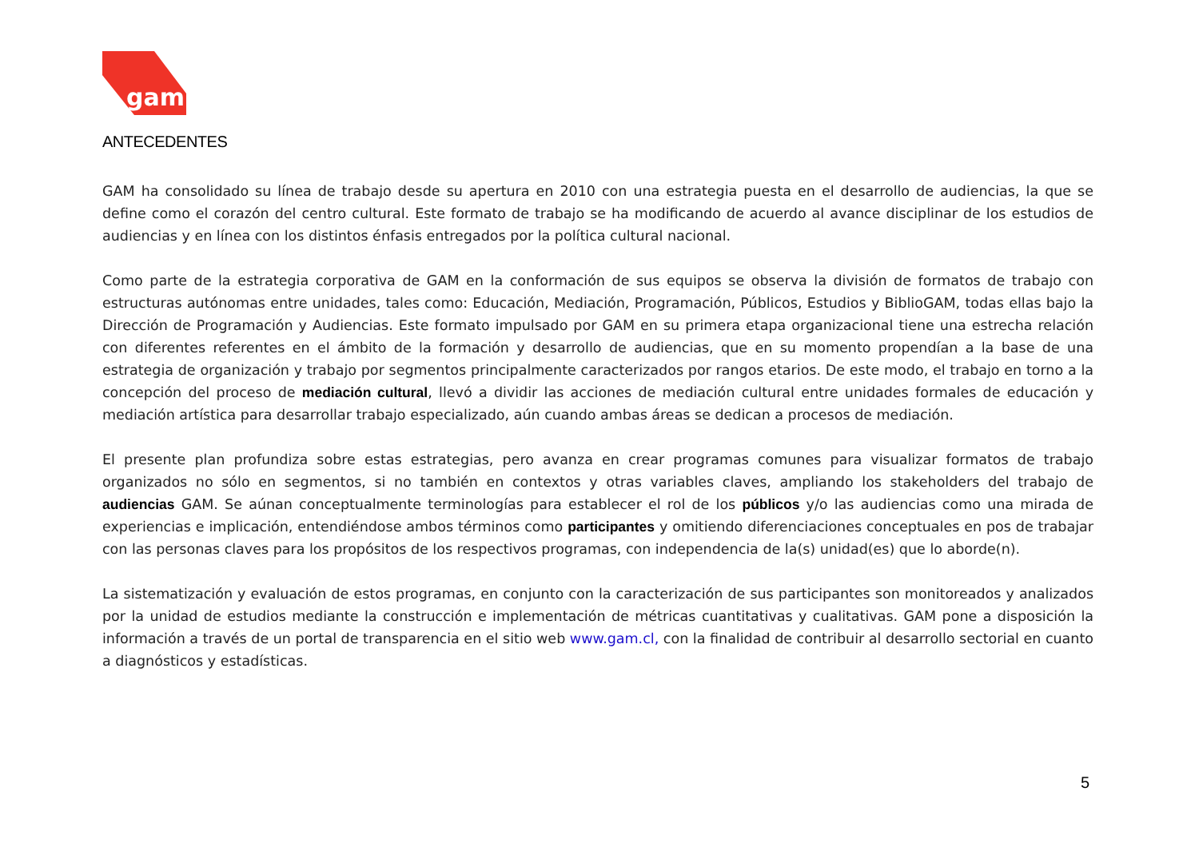gam
ANTECEDENTES
GAM ha consolidado su línea de trabajo desde su apertura en 2010 con una estrategia puesta en el desarrollo de audiencias, la que se define como el corazón del centro cultural. Este formato de trabajo se ha modificando de acuerdo al avance disciplinar de los estudios de audiencias y en línea con los distintos énfasis entregados por la política cultural nacional.
Como parte de la estrategia corporativa de GAM en la conformación de sus equipos se observa la división de formatos de trabajo con estructuras autónomas entre unidades, tales como: Educación, Mediación, Programación, Públicos, Estudios y BiblioGAM, todas ellas bajo la Dirección de Programación y Audiencias. Este formato impulsado por GAM en su primera etapa organizacional tiene una estrecha relación con diferentes referentes en el ámbito de la formación y desarrollo de audiencias, que en su momento propendían a la base de una estrategia de organización y trabajo por segmentos principalmente caracterizados por rangos etarios. De este modo, el trabajo en torno a la concepción del proceso de mediación cultural, llevó a dividir las acciones de mediación cultural entre unidades formales de educación y mediación artística para desarrollar trabajo especializado, aún cuando ambas áreas se dedican a procesos de mediación.
El presente plan profundiza sobre estas estrategias, pero avanza en crear programas comunes para visualizar formatos de trabajo organizados no sólo en segmentos, si no también en contextos y otras variables claves, ampliando los stakeholders del trabajo de audiencias GAM. Se aúnan conceptualmente terminologías para establecer el rol de los públicos y/o las audiencias como una mirada de experiencias e implicación, entendiéndose ambos términos como participantes y omitiendo diferenciaciones conceptuales en pos de trabajar con las personas claves para los propósitos de los respectivos programas, con independencia de la(s) unidad(es) que lo aborde(n).
La sistematización y evaluación de estos programas, en conjunto con la caracterización de sus participantes son monitoreados y analizados por la unidad de estudios mediante la construcción e implementación de métricas cuantitativas y cualitativas. GAM pone a disposición la información a través de un portal de transparencia en el sitio web www.gam.cl, con la finalidad de contribuir al desarrollo sectorial en cuanto a diagnósticos y estadísticas.
5